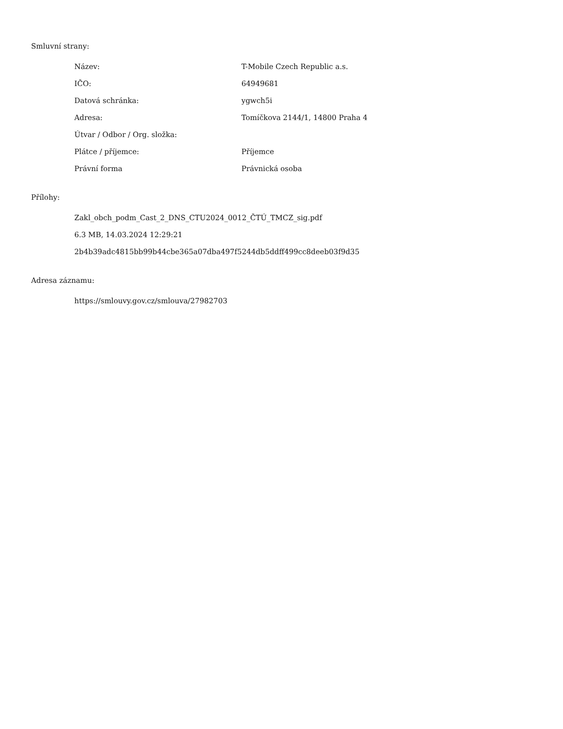Smluvní strany:
| Název: | T-Mobile Czech Republic a.s. |
| IČO: | 64949681 |
| Datová schránka: | ygwch5i |
| Adresa: | Tomíčkova 2144/1, 14800 Praha 4 |
| Útvar / Odbor / Org. složka: | |
| Plátce / příjemce: | Příjemce |
| Právní forma | Právnická osoba |
Přílohy:
Zakl_obch_podm_Cast_2_DNS_CTU2024_0012_ČTÚ_TMCZ_sig.pdf
6.3 MB, 14.03.2024 12:29:21
2b4b39adc4815bb99b44cbe365a07dba497f5244db5ddff499cc8deeb03f9d35
Adresa záznamu:
https://smlouvy.gov.cz/smlouva/27982703